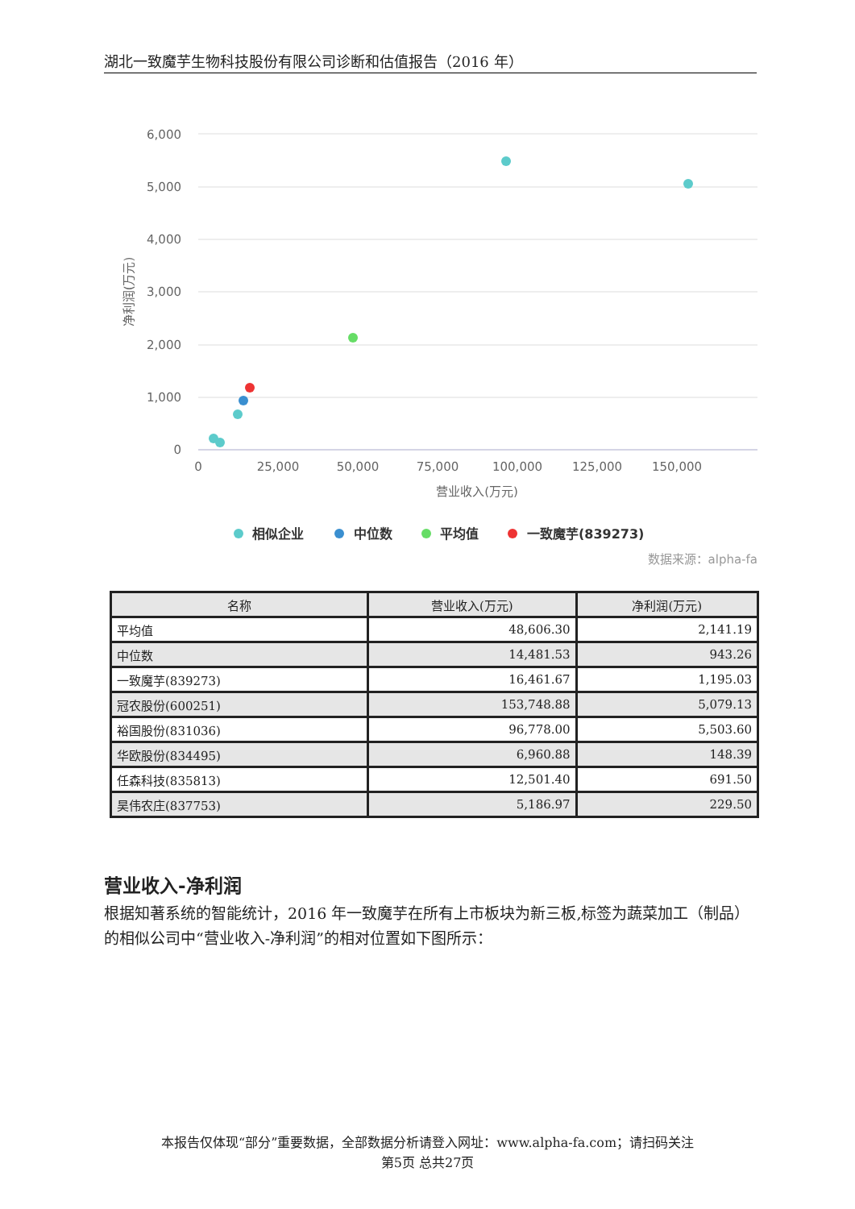湖北一致魔芋生物科技股份有限公司诊断和估值报告（2016 年）
6,000
5,000
4,000
3,000
2,000
1,000
0
0
25,000
50,000
75,000
100,000
125,000
150,000
营业收入(万元)
净利润(万元)
相似企业
中位数
平均值
一致魔芋(839273)
数据来源：alpha-fa
| 名称 | 营业收入(万元) | 净利润(万元) |
| --- | --- | --- |
| 平均值 | 48,606.30 | 2,141.19 |
| 中位数 | 14,481.53 | 943.26 |
| 一致魔芋(839273) | 16,461.67 | 1,195.03 |
| 冠农股份(600251) | 153,748.88 | 5,079.13 |
| 裕国股份(831036) | 96,778.00 | 5,503.60 |
| 华欧股份(834495) | 6,960.88 | 148.39 |
| 任森科技(835813) | 12,501.40 | 691.50 |
| 昊伟农庄(837753) | 5,186.97 | 229.50 |
营业收入-净利润
根据知著系统的智能统计，2016 年一致魔芋在所有上市板块为新三板,标签为蔬菜加工（制品）的相似公司中“营业收入-净利润”的相对位置如下图所示：
本报告仅体现“部分”重要数据，全部数据分析请登入网址：www.alpha-fa.com；请扫码关注
第5页 总共27页